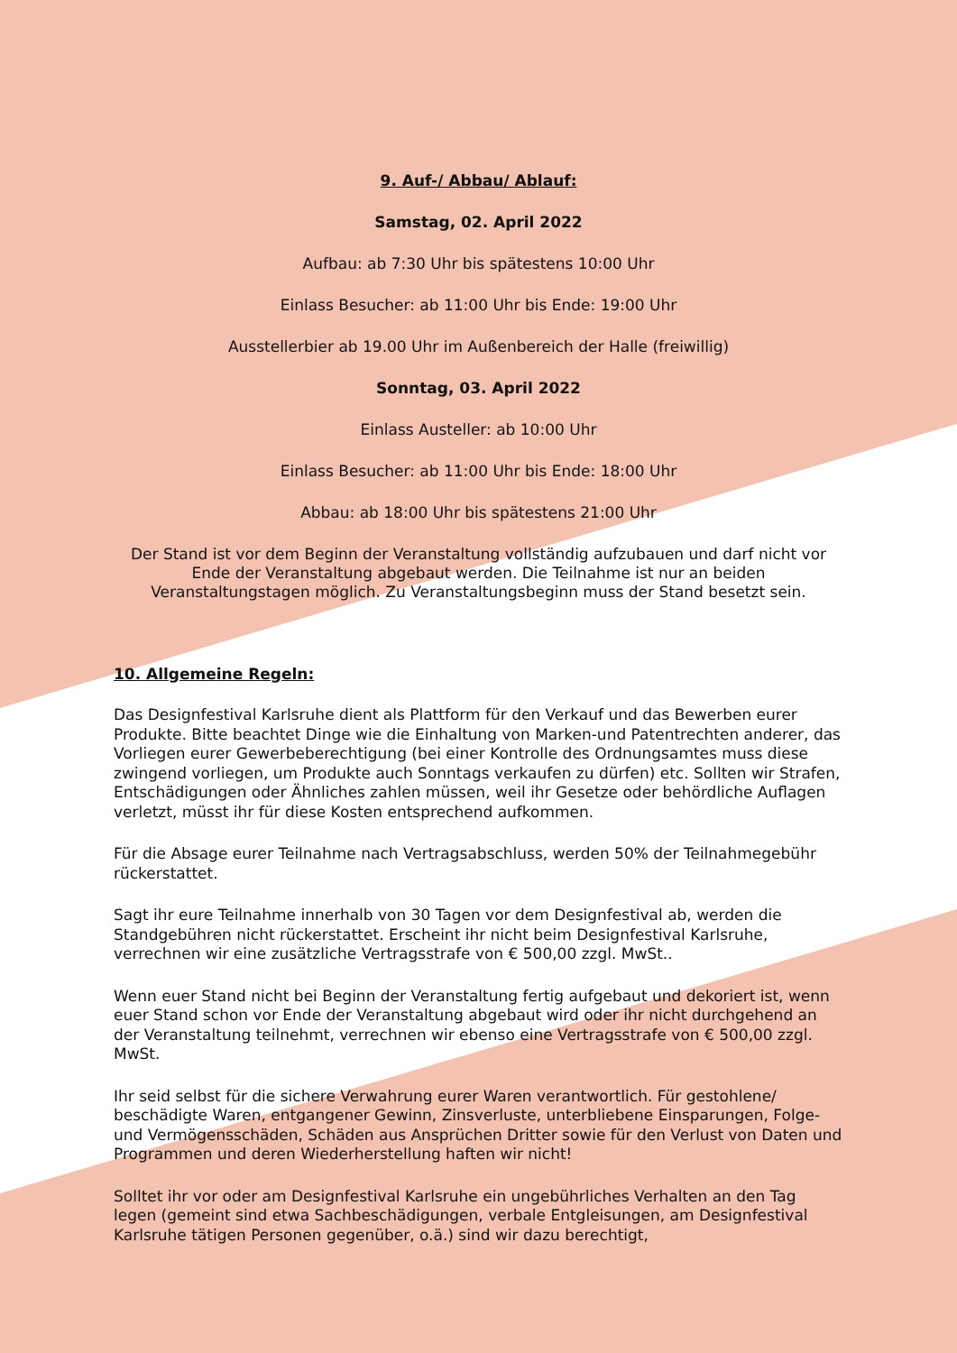9. Auf-/ Abbau/ Ablauf:
Samstag, 02. April 2022
Aufbau: ab 7:30 Uhr bis spätestens 10:00 Uhr
Einlass Besucher: ab 11:00 Uhr bis Ende: 19:00 Uhr
Ausstellerbier ab 19.00 Uhr im Außenbereich der Halle (freiwillig)
Sonntag, 03. April 2022
Einlass Austeller: ab 10:00 Uhr
Einlass Besucher: ab 11:00 Uhr bis Ende: 18:00 Uhr
Abbau: ab 18:00 Uhr bis spätestens 21:00 Uhr
Der Stand ist vor dem Beginn der Veranstaltung vollständig aufzubauen und darf nicht vor Ende der Veranstaltung abgebaut werden. Die Teilnahme ist nur an beiden Veranstaltungstagen möglich. Zu Veranstaltungsbeginn muss der Stand besetzt sein.
10. Allgemeine Regeln:
Das Designfestival Karlsruhe dient als Plattform für den Verkauf und das Bewerben eurer Produkte. Bitte beachtet Dinge wie die Einhaltung von Marken-und Patentrechten anderer, das Vorliegen eurer Gewerbeberechtigung (bei einer Kontrolle des Ordnungsamtes muss diese zwingend vorliegen, um Produkte auch Sonntags verkaufen zu dürfen) etc. Sollten wir Strafen, Entschädigungen oder Ähnliches zahlen müssen, weil ihr Gesetze oder behördliche Auflagen verletzt, müsst ihr für diese Kosten entsprechend aufkommen.
Für die Absage eurer Teilnahme nach Vertragsabschluss, werden 50% der Teilnahmegebühr rückerstattet.
Sagt ihr eure Teilnahme innerhalb von 30 Tagen vor dem Designfestival ab, werden die Standgebühren nicht rückerstattet. Erscheint ihr nicht beim Designfestival Karlsruhe, verrechnen wir eine zusätzliche Vertragsstrafe von € 500,00 zzgl. MwSt..
Wenn euer Stand nicht bei Beginn der Veranstaltung fertig aufgebaut und dekoriert ist, wenn euer Stand schon vor Ende der Veranstaltung abgebaut wird oder ihr nicht durchgehend an der Veranstaltung teilnehmt, verrechnen wir ebenso eine Vertragsstrafe von € 500,00 zzgl. MwSt.
Ihr seid selbst für die sichere Verwahrung eurer Waren verantwortlich. Für gestohlene/ beschädigte Waren, entgangener Gewinn, Zinsverluste, unterbliebene Einsparungen, Folge- und Vermögensschäden, Schäden aus Ansprüchen Dritter sowie für den Verlust von Daten und Programmen und deren Wiederherstellung haften wir nicht!
Solltet ihr vor oder am Designfestival Karlsruhe ein ungebührliches Verhalten an den Tag legen (gemeint sind etwa Sachbeschädigungen, verbale Entgleisungen, am Designfestival Karlsruhe tätigen Personen gegenüber, o.ä.) sind wir dazu berechtigt,